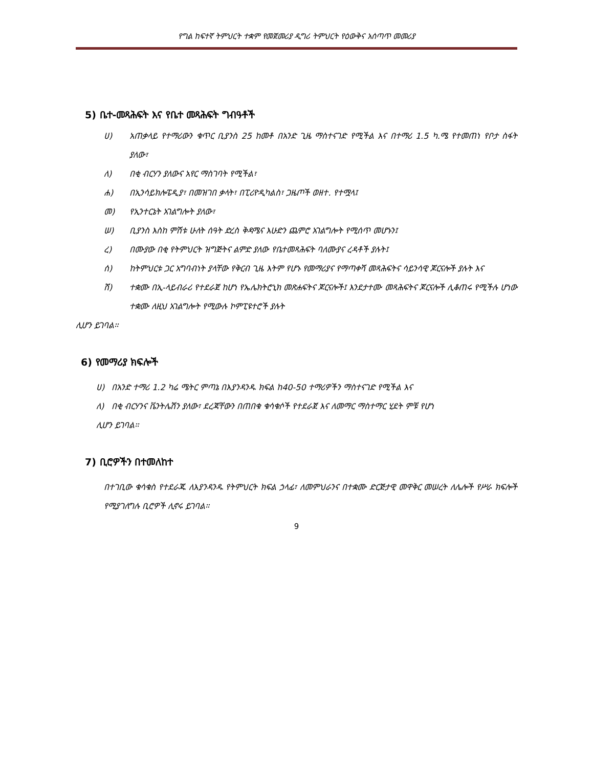የግል ከፍተኛ ትምህርት ተቋም የመጀመሪያ ዲግሪ ትምህርት የዕውቅና አሰጣጥ መመሪያ
5) ቤተ-መጻሕፍት እና የቤተ መጻሕፍት ግብዓቶች
ሀ) አጠቃላይ የተማሪውን ቁጥር ቢያንስ 25 ከመቶ በአንድ ጊዜ ማስተናገድ የሚችል እና በተማሪ 1.5 ካ.ሜ የተመጠነ የቦታ ስፋት ያለው፣
ለ) በቂ ብርሃን ያለውና አየር ማስገባት የሚችል፣
ሐ) በኢንሳይክሎፔዲያ፣ በመዝገበ ቃላት፣ በፒሪዮዲካልስ፣ ጋዜጦች ወዘተ. የተሟላ፤
መ) የኢንተርኔት አገልግሎት ያለው፣
ሠ) ቢያንስ እስከ ምሽቱ ሁለት ሰዓት ድረስ ቅዳሜና እሁድን ጨምሮ አገልግሎት የሚሰጥ መሆኑን፤
ረ) በሙያው በቂ የትምህርት ዝግጅትና ልምድ ያለው የቤተመጻሕፍት ባለሙያና ረዳቶች ያሉት፤
ሰ) ከትምህርቱ ጋር አግባብነት ያላቸው የቅርብ ጊዜ እትም የሆኑ የመማሪያና የማጣቀሻ መጻሕፍትና ሳይንሳዊ ጆርናሎች ያሉት እና
ሸ) ተቋሙ በኢ-ላይብራሪ የተደራጀ ከሆነ የኤሌክትሮኒክ መጽሐፍትና ጆርናሎች፤ እንደታተሙ መጻሕፍትና ጆርናሎች ሊቆጠሩ የሚችሉ ሆነው ተቋሙ ለዚህ አገልግሎት የሚውሉ ኮምፒዩተሮች ያሉት
ሊሆን ይገባል፡፡
6) የመማሪያ ክፍሎች
ሀ) በአንድ ተማሪ 1.2 ካሬ ሜትር ምጣኔ በእያንዳንዱ ክፍል ከ40-50 ተማሪዎችን ማስተናገድ የሚችል እና
ለ) በቂ ብርሃንና ቬንትሌሽን ያለው፣ ደረጃቸውን በጠበቁ ቁሳቁሶች የተደራጀ እና ለመማር ማስተማር ሂደት ምቹ የሆነ
ሊሆን ይገባል፡፡
7) ቢሮዎችን በተመለከተ
በተገቢው ቁሳቁስ የተደራጁ ለእያንዳንዱ የትምህርት ክፍል ኃላፊ፣ ለመምህራንና በተቋሙ ድርጅታዊ መዋቅር መሠረት ለሌሎች የሥራ ክፍሎች የሚያገለግሉ ቢሮዎች ሊኖሩ ይገባል።
9